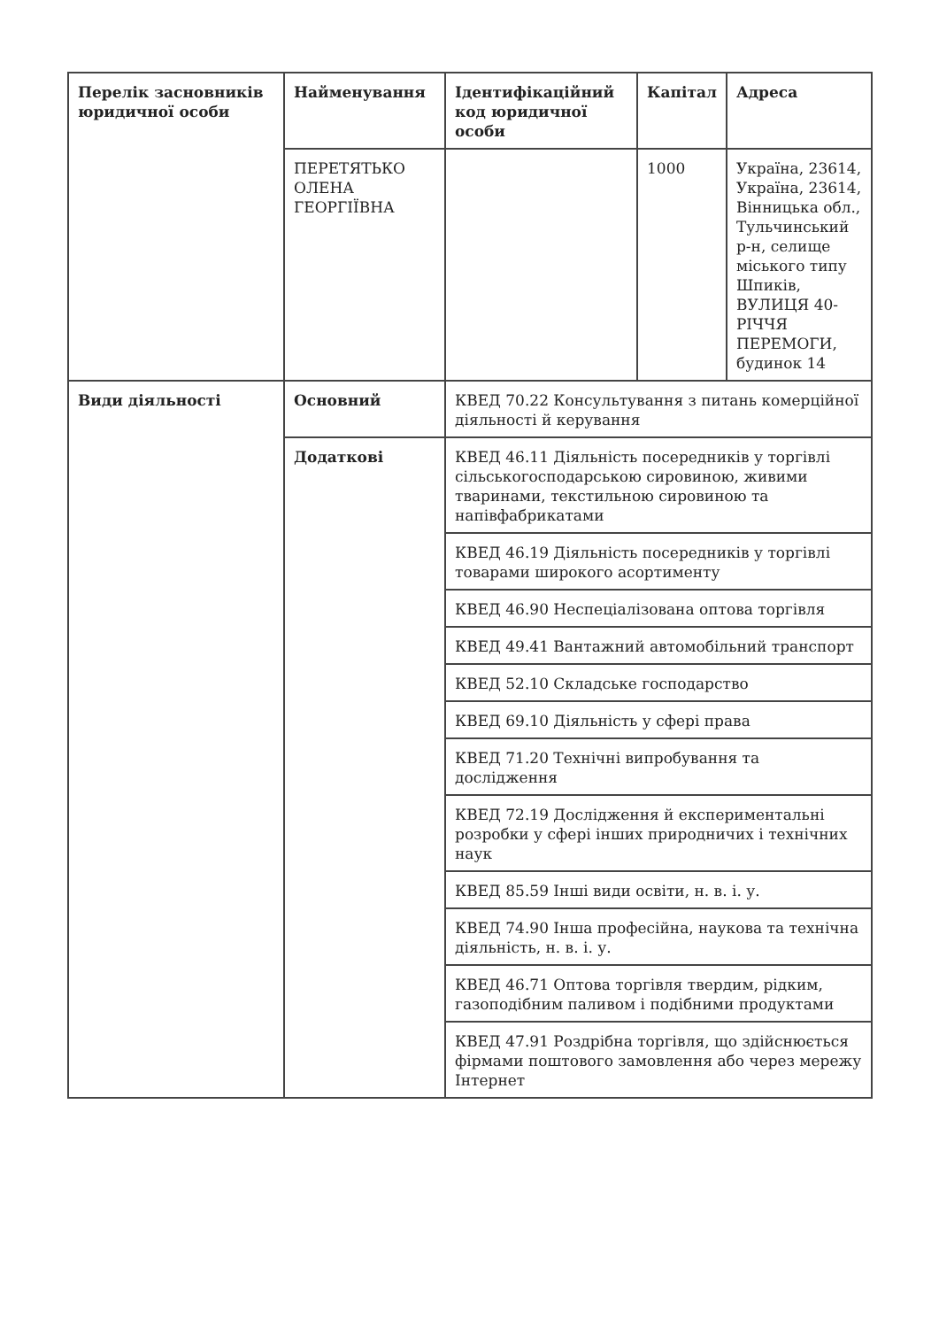| Перелік засновників юридичної особи | Найменування | Ідентифікаційний код юридичної особи | Капітал | Адреса |
| --- | --- | --- | --- | --- |
| | ПЕРЕТЯТЬКО ОЛЕНА ГЕОРГІЇВНА | | 1000 | Україна, 23614, Україна, 23614, Вінницька обл., Тульчинський р-н, селище міського типу Шпиків, ВУЛИЦЯ 40-РІЧЧЯ ПЕРЕМОГИ, будинок 14 |
| Види діяльності | Основний | КВЕД 70.22 Консультування з питань комерційної діяльності й керування | | |
| | Додаткові | КВЕД 46.11 Діяльність посередників у торгівлі сільськогосподарською сировиною, живими тваринами, текстильною сировиною та напівфабрикатами | | |
| | | КВЕД 46.19 Діяльність посередників у торгівлі товарами широкого асортименту | | |
| | | КВЕД 46.90 Неспеціалізована оптова торгівля | | |
| | | КВЕД 49.41 Вантажний автомобільний транспорт | | |
| | | КВЕД 52.10 Складське господарство | | |
| | | КВЕД 69.10 Діяльність у сфері права | | |
| | | КВЕД 71.20 Технічні випробування та дослідження | | |
| | | КВЕД 72.19 Дослідження й експериментальні розробки у сфері інших природничих і технічних наук | | |
| | | КВЕД 85.59 Інші види освіти, н. в. і. у. | | |
| | | КВЕД 74.90 Інша професійна, наукова та технічна діяльність, н. в. і. у. | | |
| | | КВЕД 46.71 Оптова торгівля твердим, рідким, газоподібним паливом і подібними продуктами | | |
| | | КВЕД 47.91 Роздрібна торгівля, що здійснюється фірмами поштового замовлення або через мережу Інтернет | | |